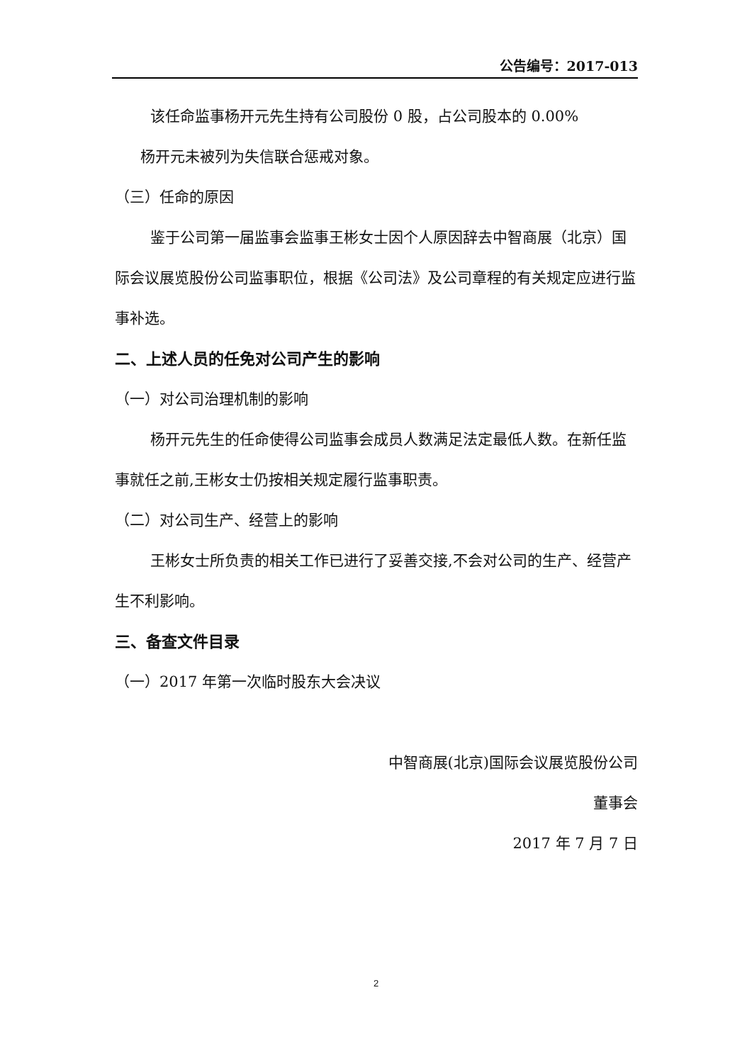公告编号：2017-013
该任命监事杨开元先生持有公司股份 0 股，占公司股本的 0.00%
杨开元未被列为失信联合惩戒对象。
（三）任命的原因
鉴于公司第一届监事会监事王彬女士因个人原因辞去中智商展（北京）国际会议展览股份公司监事职位，根据《公司法》及公司章程的有关规定应进行监事补选。
二、上述人员的任免对公司产生的影响
（一）对公司治理机制的影响
杨开元先生的任命使得公司监事会成员人数满足法定最低人数。在新任监事就任之前,王彬女士仍按相关规定履行监事职责。
（二）对公司生产、经营上的影响
王彬女士所负责的相关工作已进行了妥善交接,不会对公司的生产、经营产生不利影响。
三、备查文件目录
（一）2017 年第一次临时股东大会决议
中智商展(北京)国际会议展览股份公司
董事会
2017 年 7 月 7 日
2